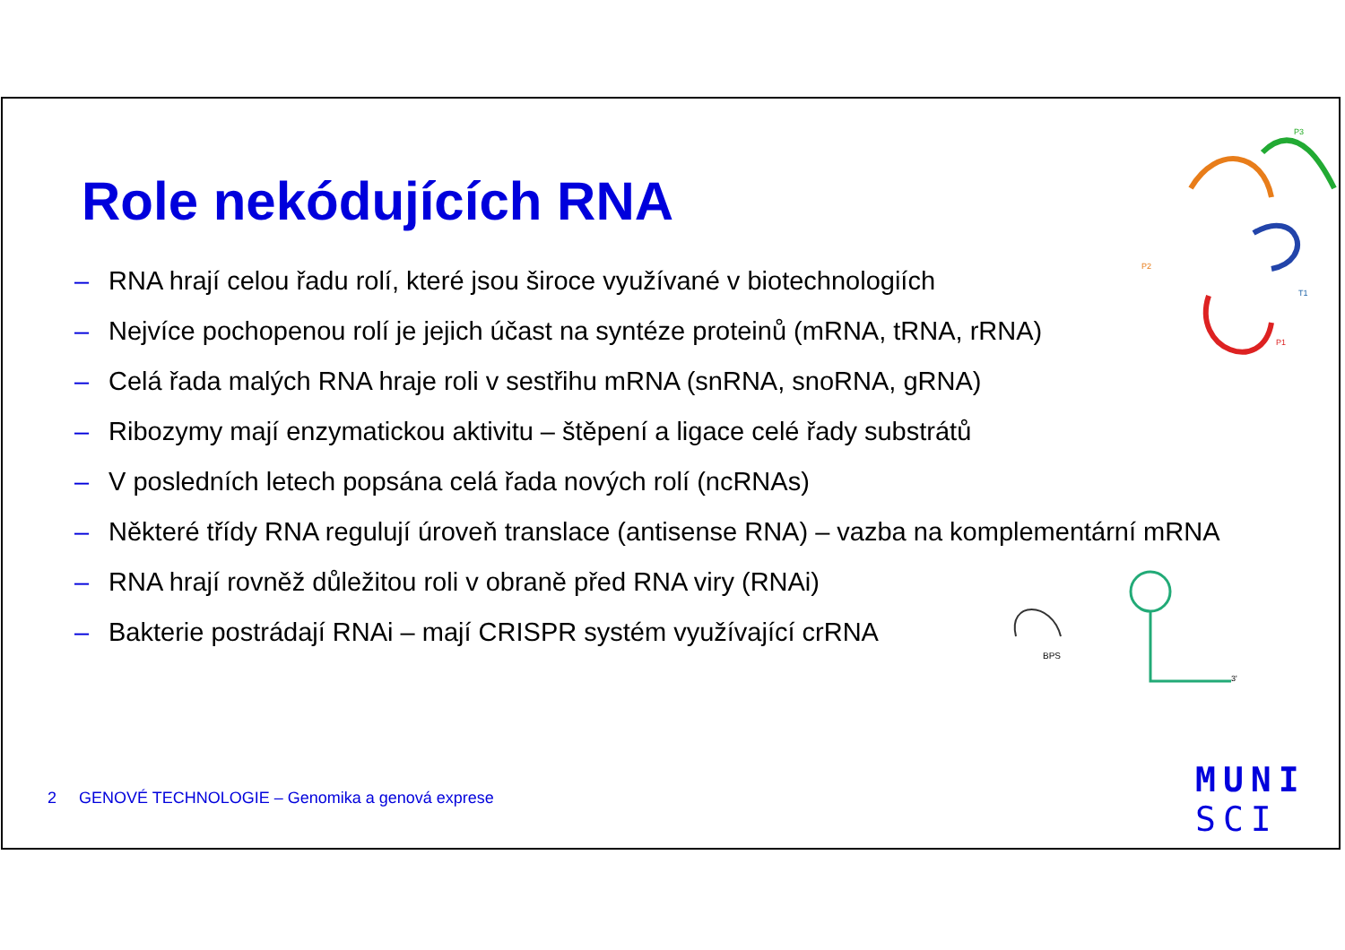Role nekódujících RNA
P3
P2
T1
P1
BPS
3'
– RNA hrají celou řadu rolí, které jsou široce využívané v biotechnologiích
– Nejvíce pochopenou rolí je jejich účast na syntéze proteinů (mRNA, tRNA, rRNA)
– Celá řada malých RNA hraje roli v sestřihu mRNA (snRNA, snoRNA, gRNA)
– Ribozymy mají enzymatickou aktivitu – štěpení a ligace celé řady substrátů
– V posledních letech popsána celá řada nových rolí (ncRNAs)
– Některé třídy RNA regulují úroveň translace (antisense RNA) – vazba na komplementární mRNA
– RNA hrají rovněž důležitou roli v obraně před RNA viry (RNAi)
– Bakterie postrádají RNAi – mají CRISPR systém využívající crRNA
2 GENOVÉ TECHNOLOGIE – Genomika a genová exprese
MUNI
SCI